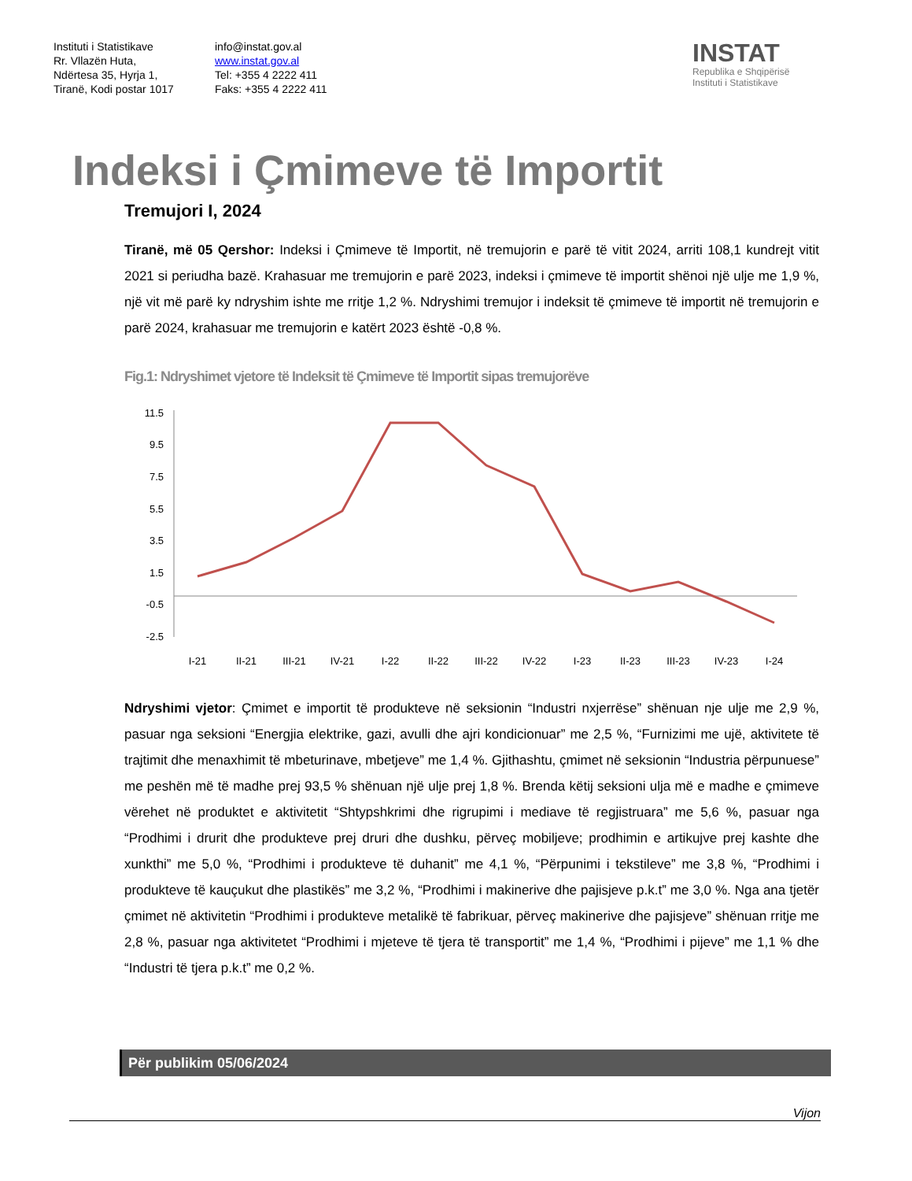Instituti i Statistikave
Rr. Vllazën Huta,
Ndërtesa 35, Hyrja 1,
Tiranë, Kodi postar 1017
info@instat.gov.al
www.instat.gov.al
Tel: +355 4 2222 411
Faks: +355 4 2222 411
INSTAT
Republika e Shqipërisë
Instituti i Statistikave
Indeksi i Çmimeve të Importit
Tremujori I, 2024
Tiranë, më 05 Qershor: Indeksi i Çmimeve të Importit, në tremujorin e parë të vitit 2024, arriti 108,1 kundrejt vitit 2021 si periudha bazë. Krahasuar me tremujorin e parë 2023, indeksi i çmimeve të importit shënoi një ulje me 1,9 %, një vit më parë ky ndryshim ishte me rritje 1,2 %. Ndryshimi tremujor i indeksit të çmimeve të importit në tremujorin e parë 2024, krahasuar me tremujorin e katërt 2023 është -0,8 %.
Fig.1: Ndryshimet vjetore të Indeksit të Çmimeve të Importit sipas tremujorëve
11.5
9.5
7.5
5.5
3.5
1.5
-0.5
-2.5
I-21
II-21
III-21
IV-21
I-22
II-22
III-22
IV-22
I-23
II-23
III-23
IV-23
I-24
Ndryshimi vjetor: Çmimet e importit të produkteve në seksionin “Industri nxjerrëse” shënuan nje ulje me 2,9 %, pasuar nga seksioni “Energjia elektrike, gazi, avulli dhe ajri kondicionuar” me 2,5 %, “Furnizimi me ujë, aktivitete të trajtimit dhe menaxhimit të mbeturinave, mbetjeve” me 1,4 %. Gjithashtu, çmimet në seksionin “Industria përpunuese” me peshën më të madhe prej 93,5 % shënuan një ulje prej 1,8 %. Brenda këtij seksioni ulja më e madhe e çmimeve vërehet në produktet e aktivitetit “Shtypshkrimi dhe rigrupimi i mediave të regjistruara” me 5,6 %, pasuar nga “Prodhimi i drurit dhe produkteve prej druri dhe dushku, përveç mobiljeve; prodhimin e artikujve prej kashte dhe xunkthi” me 5,0 %, “Prodhimi i produkteve të duhanit” me 4,1 %, “Përpunimi i tekstileve” me 3,8 %, “Prodhimi i produkteve të kauçukut dhe plastikës” me 3,2 %, “Prodhimi i makinerive dhe pajisjeve p.k.t” me 3,0 %. Nga ana tjetër çmimet në aktivitetin “Prodhimi i produkteve metalikë të fabrikuar, përveç makinerive dhe pajisjeve” shënuan rritje me 2,8 %, pasuar nga aktivitetet “Prodhimi i mjeteve të tjera të transportit” me 1,4 %, “Prodhimi i pijeve” me 1,1 % dhe “Industri të tjera p.k.t” me 0,2 %.
Për publikim 05/06/2024
Vijon